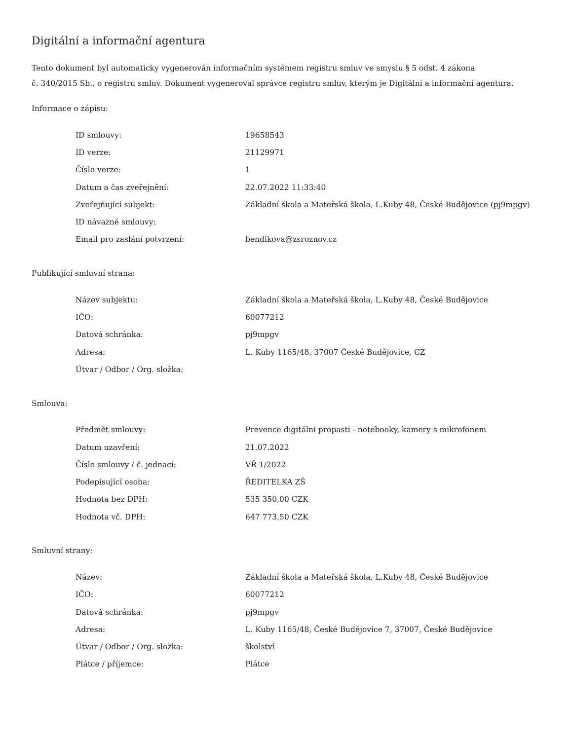Digitální a informační agentura
Tento dokument byl automaticky vygenerován informačním systémem registru smluv ve smyslu § 5 odst. 4 zákona
č. 340/2015 Sb., o registru smluv. Dokument vygeneroval správce registru smluv, kterým je Digitální a informační agentura.
Informace o zápisu:
| ID smlouvy: | 19658543 |
| ID verze: | 21129971 |
| Číslo verze: | 1 |
| Datum a čas zveřejnění: | 22.07.2022 11:33:40 |
| Zveřejňující subjekt: | Základní škola a Mateřská škola, L.Kuby 48, České Budějovice (pj9mpgv) |
| ID návazné smlouvy: | |
| Email pro zaslání potvrzení: | bendikova@zsroznov.cz |
Publikující smluvní strana:
| Název subjektu: | Základní škola a Mateřská škola, L.Kuby 48, České Budějovice |
| IČO: | 60077212 |
| Datová schránka: | pj9mpgv |
| Adresa: | L. Kuby 1165/48, 37007 České Budějovice, CZ |
| Útvar / Odbor / Org. složka: | |
Smlouva:
| Předmět smlouvy: | Prevence digitální propasti - notebooky, kamery s mikrofonem |
| Datum uzavření: | 21.07.2022 |
| Číslo smlouvy / č. jednací: | VŘ 1/2022 |
| Podepisující osoba: | ŘEDITELKA ZŠ |
| Hodnota bez DPH: | 535 350,00 CZK |
| Hodnota vč. DPH: | 647 773,50 CZK |
Smluvní strany:
| Název: | Základní škola a Mateřská škola, L.Kuby 48, České Budějovice |
| IČO: | 60077212 |
| Datová schránka: | pj9mpgv |
| Adresa: | L. Kuby 1165/48, České Budějovice 7, 37007, České Budějovice |
| Útvar / Odbor / Org. složka: | školství |
| Plátce / příjemce: | Plátce |